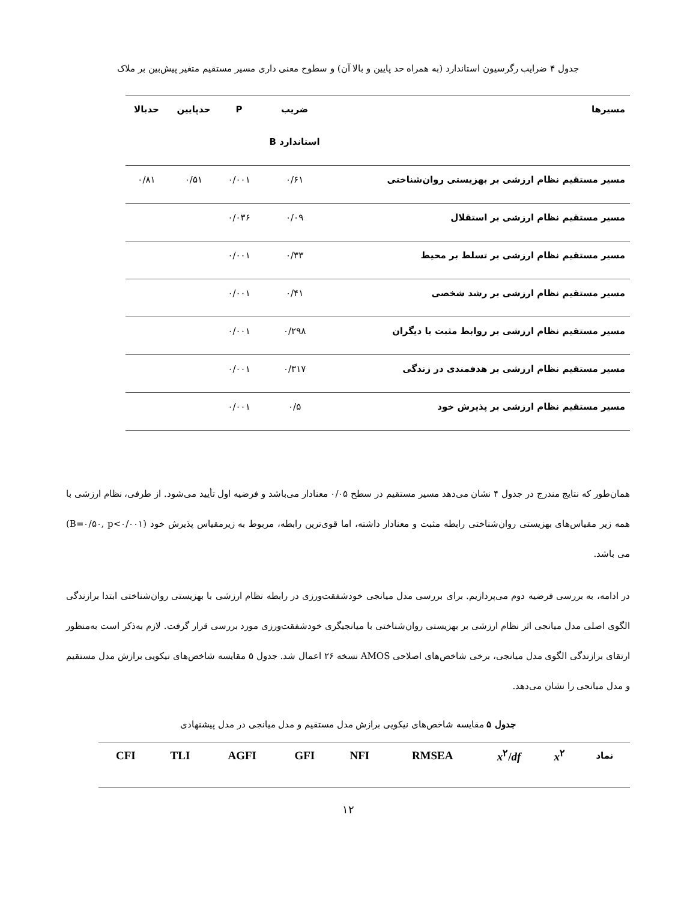جدول ۴ ضرایب رگرسیون استاندارد (به همراه حد پایین و بالا آن) و سطوح معنی داری مسیر مستقیم متغیر پیش‌بین بر ملاک
| مسیرها | ضریب استاندارد B | P | حدپایین | حدبالا |
| --- | --- | --- | --- | --- |
| مسیر مستقیم نظام ارزشی بر بهزیستی روان‌شناختی | ۰/۶۱ | ۰/۰۰۱ | ۰/۵۱ | ۰/۸۱ |
| مسیر مستقیم نظام ارزشی بر استقلال | ۰/۰۹ | ۰/۰۳۶ | | |
| مسیر مستقیم نظام ارزشی بر تسلط بر محیط | ۰/۳۳ | ۰/۰۰۱ | | |
| مسیر مستقیم نظام ارزشی بر رشد شخصی | ۰/۴۱ | ۰/۰۰۱ | | |
| مسیر مستقیم نظام ارزشی بر روابط مثبت با دیگران | ۰/۲۹۸ | ۰/۰۰۱ | | |
| مسیر مستقیم نظام ارزشی بر هدفمندی در زندگی | ۰/۳۱۷ | ۰/۰۰۱ | | |
| مسیر مستقیم نظام ارزشی بر پذیرش خود | ۰/۵ | ۰/۰۰۱ | | |
همان‌طور که نتایج مندرج در جدول ۴ نشان می‌دهد مسیر مستقیم در سطح ۰/۰۵ معنادار می‌باشد و فرضیه اول تأیید می‌شود. از طرفی، نظام ارزشی با همه زیر مقیاس‌های بهزیستی روان‌شناختی رابطه مثبت و معنادار داشته، اما قوی‌ترین رابطه، مربوط به زیرمقیاس پذیرش خود (B=۰/۵۰, p<۰/۰۰۱) می باشد.
در ادامه، به بررسی فرضیه دوم می‌پردازیم. برای بررسی مدل میانجی خودشفقت‌ورزی در رابطه نظام ارزشی با بهزیستی روان‌شناختی ابتدا برازندگی الگوی اصلی مدل میانجی اثر نظام ارزشی بر بهزیستی روان‌شناختی با میانجیگری خودشفقت‌ورزی مورد بررسی قرار گرفت. لازم به‌ذکر است به‌منظور ارتقای برازندگی الگوی مدل میانجی، برخی شاخص‌های اصلاحی AMOS نسخه ۲۶ اعمال شد. جدول ۵ مقایسه شاخص‌های نیکویی برازش مدل مستقیم و مدل میانجی را نشان می‌دهد.
جدول ۵ مقایسه شاخص‌های نیکویی برازش مدل مستقیم و مدل میانجی در مدل پیشنهادی
| نماد | x<sup>۲</sup> | x<sup>۲</sup>/ df | RMSEA | NFI | GFI | AGFI | TLI | CFI |
| --- | --- | --- | --- | --- | --- | --- | --- | --- |
۱۲